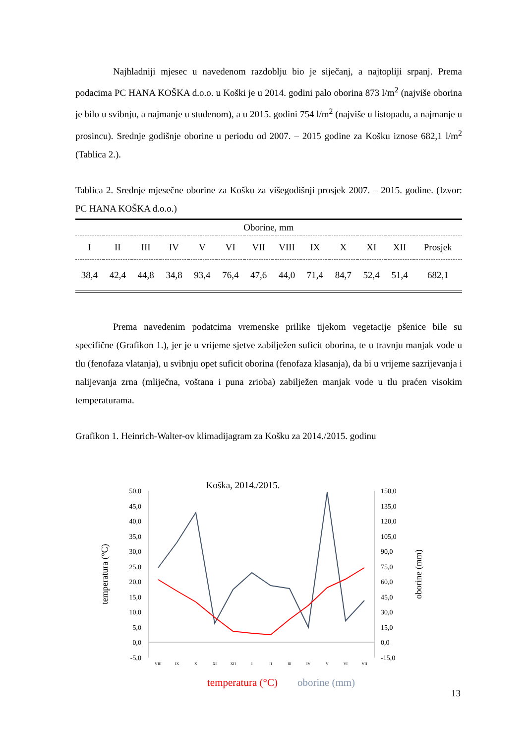Najhladniji mjesec u navedenom razdoblju bio je siječanj, a najtopliji srpanj. Prema podacima PC HANA KOŠKA d.o.o. u Koški je u 2014. godini palo oborina 873 l/m<sup>2</sup> (najviše oborina je bilo u svibnju, a najmanje u studenom), a u 2015. godini 754 l/m<sup>2</sup> (najviše u listopadu, a najmanje u prosincu). Srednje godišnje oborine u periodu od 2007. – 2015 godine za Košku iznose 682,1 l/m<sup>2</sup> (Tablica 2.).
Tablica 2. Srednje mjesečne oborine za Košku za višegodišnji prosjek 2007. – 2015. godine. (Izvor: PC HANA KOŠKA d.o.o.)
| Oborine, mm | | | | | | | | | | | | |
| --- | --- | --- | --- | --- | --- | --- | --- | --- | --- | --- | --- | --- |
| I | II | III | IV | V | VI | VII | VIII | IX | X | XI | XII | Prosjek |
| 38,4 | 42,4 | 44,8 | 34,8 | 93,4 | 76,4 | 47,6 | 44,0 | 71,4 | 84,7 | 52,4 | 51,4 | 682,1 |
Prema navedenim podatcima vremenske prilike tijekom vegetacije pšenice bile su specifične (Grafikon 1.), jer je u vrijeme sjetve zabilježen suficit oborina, te u travnju manjak vode u tlu (fenofaza vlatanja), u svibnju opet suficit oborina (fenofaza klasanja), da bi u vrijeme sazrijevanja i nalijevanja zrna (mliječna, voštana i puna zrioba) zabilježen manjak vode u tlu praćen visokim temperaturama.
Grafikon 1. Heinrich-Walter-ov klimadijagram za Košku za 2014./2015. godinu
Koška, 2014./2015.
50,0
45,0
40,0
35,0
30,0
25,0
20,0
15,0
10,0
5,0
0,0
-5,0
150,0
135,0
120,0
105,0
90,0
75,0
60,0
45,0
30,0
15,0
0,0
-15,0
VIII
IX
X
XI
XII
I
II
III
IV
V
VI
VII
temperatura (°C)
oborine (mm)
temperatura (°C)
oborine (mm)
13